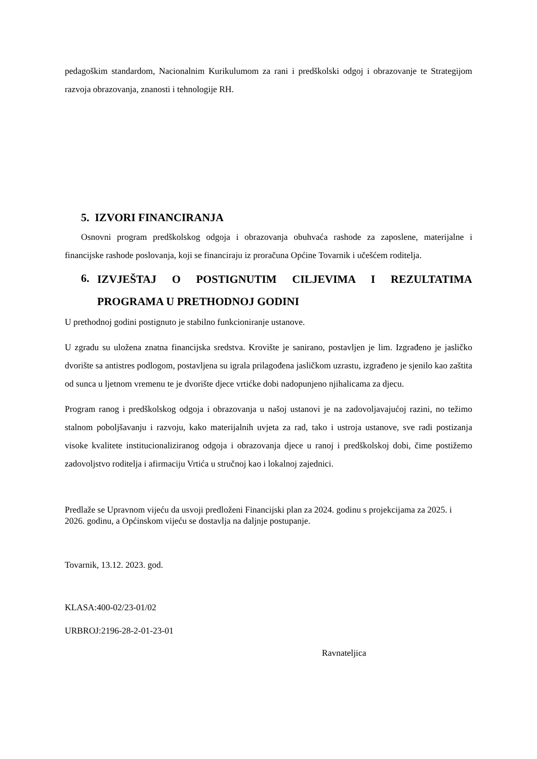pedagoškim standardom, Nacionalnim Kurikulumom za rani i predškolski odgoj i obrazovanje te Strategijom razvoja obrazovanja, znanosti i tehnologije RH.
5. IZVORI FINANCIRANJA
Osnovni program predškolskog odgoja i obrazovanja obuhvaća rashode za zaposlene, materijalne i financijske rashode poslovanja, koji se financiraju iz proračuna Općine Tovarnik i učešćem roditelja.
6.
IZVJEŠTAJ O POSTIGNUTIM CILJEVIMA I REZULTATIMA PROGRAMA U PRETHODNOJ GODINI
U prethodnoj godini postignuto je stabilno funkcioniranje ustanove.
U zgradu su uložena znatna financijska sredstva. Krovište je sanirano, postavljen je lim. Izgrađeno je jasličko dvorište sa antistres podlogom, postavljena su igrala prilagođena jasličkom uzrastu, izgrađeno je sjenilo kao zaštita od sunca u ljetnom vremenu te je dvorište djece vrtićke dobi nadopunjeno njihalicama za djecu.
Program ranog i predškolskog odgoja i obrazovanja u našoj ustanovi je na zadovoljavajućoj razini, no težimo stalnom poboljšavanju i razvoju, kako materijalnih uvjeta za rad, tako i ustroja ustanove, sve radi postizanja visoke kvalitete institucionaliziranog odgoja i obrazovanja djece u ranoj i predškolskoj dobi, čime postižemo zadovoljstvo roditelja i afirmaciju Vrtića u stručnoj kao i lokalnoj zajednici.
Predlaže se Upravnom vijeću da usvoji predloženi Financijski plan za 2024. godinu s projekcijama za 2025. i 2026. godinu, a Općinskom vijeću se dostavlja na daljnje postupanje.
Tovarnik, 13.12. 2023. god.
KLASA:400-02/23-01/02
URBROJ:2196-28-2-01-23-01
Ravnateljica